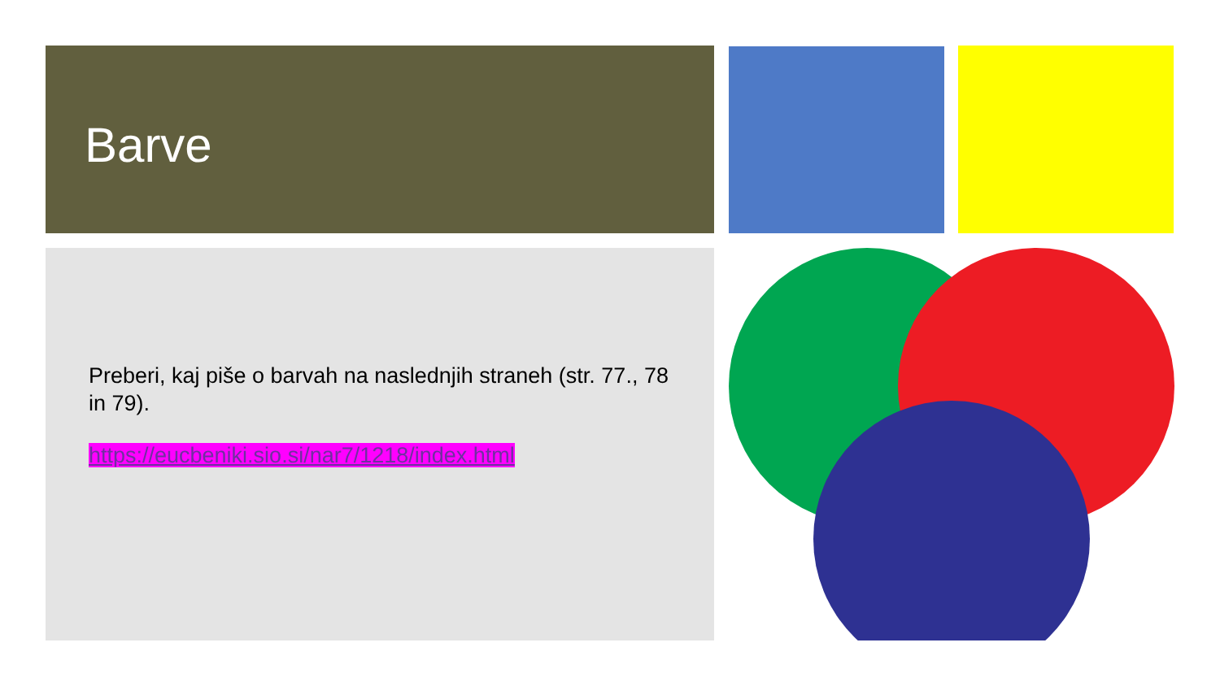Barve
Preberi, kaj piše o barvah na naslednjih straneh (str. 77., 78 in 79).
https://eucbeniki.sio.si/nar7/1218/index.html